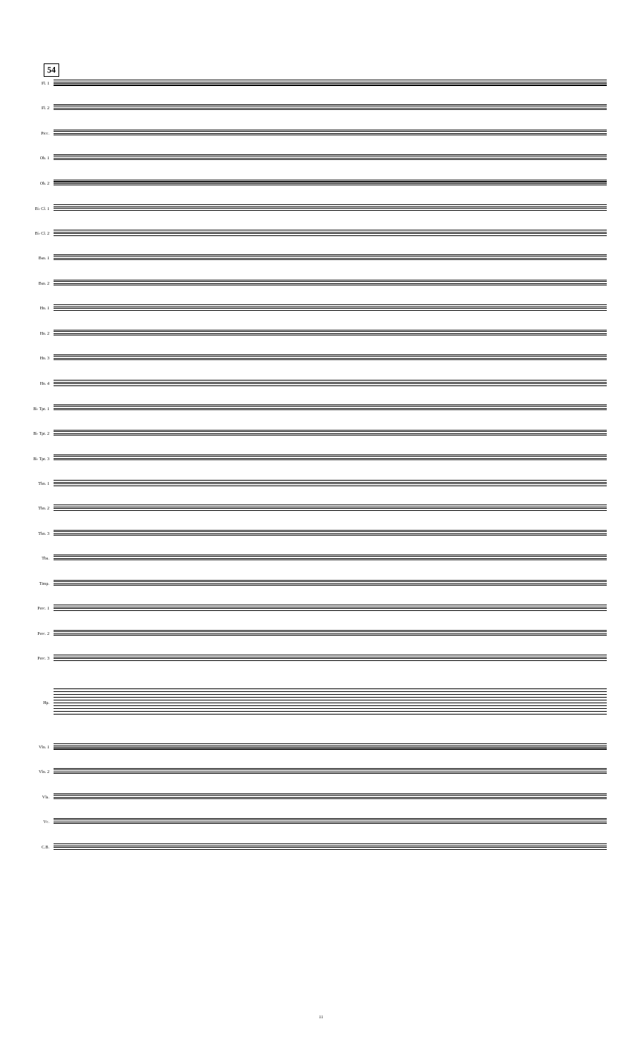54
Fl. 1
Fl. 2
Picc.
Ob. 1
Ob. 2
B♭ Cl. 1
B♭ Cl. 2
Bsn. 1
Bsn. 2
Hn. 1
Hn. 2
Hn. 3
Hn. 4
B♭ Tpt. 1
B♭ Tpt. 2
B♭ Tpt. 3
Tbn. 1
Tbn. 2
Tbn. 3
Tba.
Timp.
Perc. 1
Perc. 2
Perc. 3
Hp.
Vln. 1
Vln. 2
Vla.
Vc.
C.B.
11